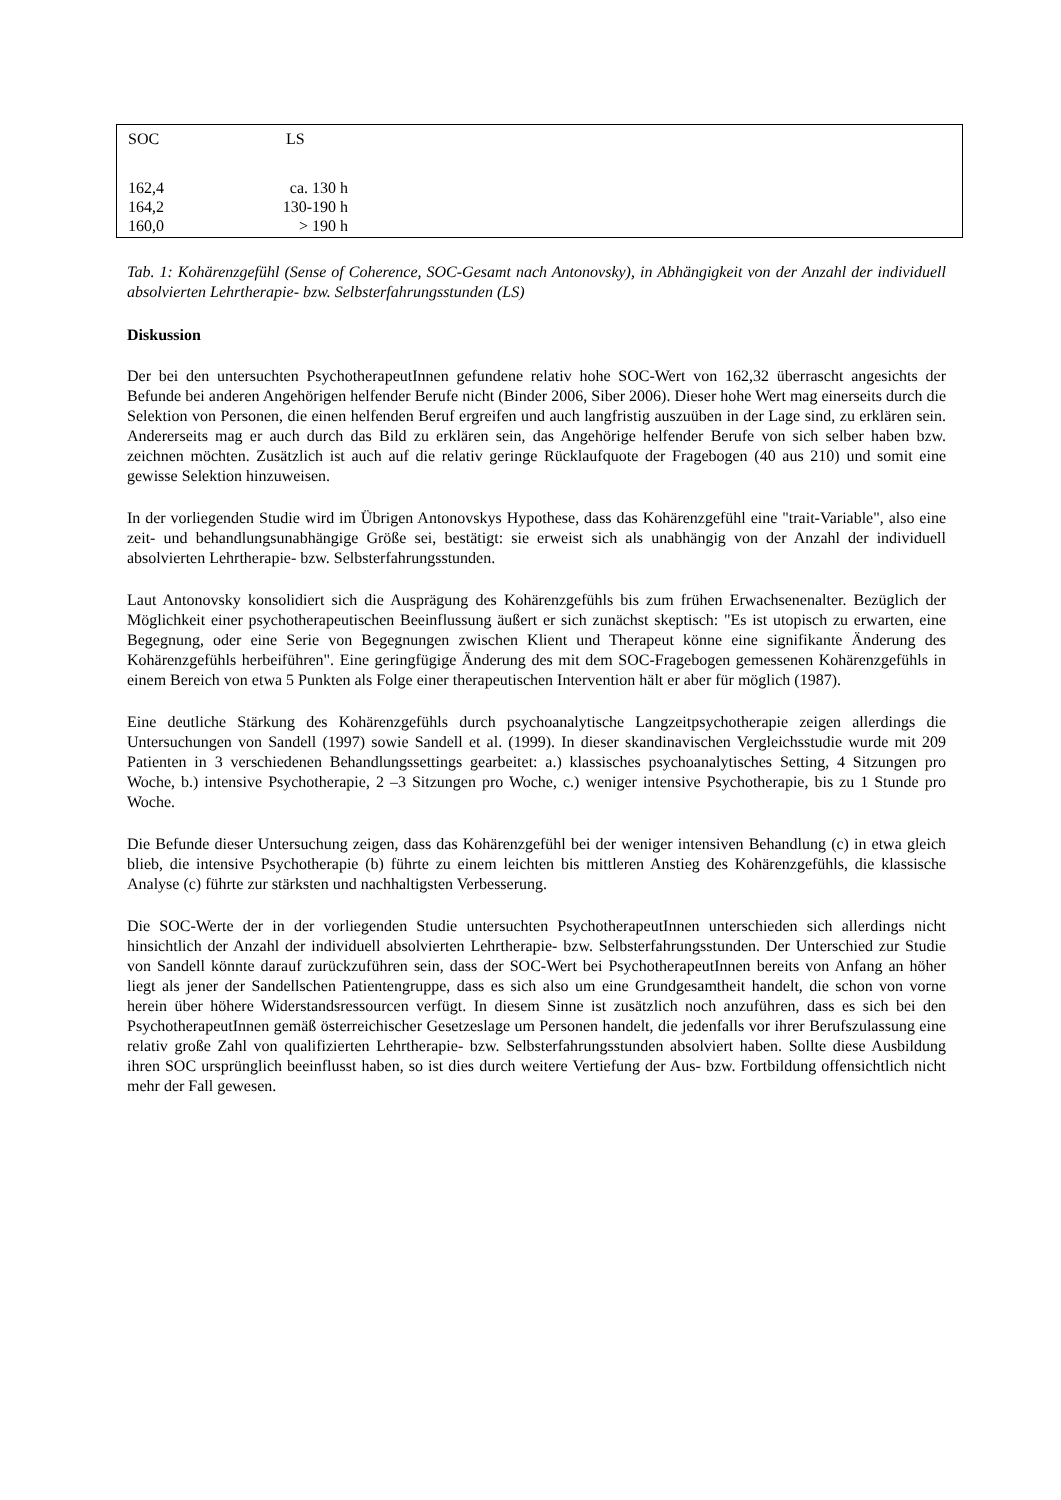| SOC | LS |
| --- | --- |
| 162,4 | ca. 130 h |
| 164,2 | 130-190 h |
| 160,0 | > 190 h |
Tab. 1: Kohärenzgefühl (Sense of Coherence, SOC-Gesamt nach Antonovsky), in Abhängigkeit von der Anzahl der individuell absolvierten Lehrtherapie- bzw. Selbsterfahrungsstunden (LS)
Diskussion
Der bei den untersuchten PsychotherapeutInnen gefundene relativ hohe SOC-Wert von 162,32 überrascht angesichts der Befunde bei anderen Angehörigen helfender Berufe nicht (Binder 2006, Siber 2006). Dieser hohe Wert mag einerseits durch die Selektion von Personen, die einen helfenden Beruf ergreifen und auch langfristig auszuüben in der Lage sind, zu erklären sein. Andererseits mag er auch durch das Bild zu erklären sein, das Angehörige helfender Berufe von sich selber haben bzw. zeichnen möchten. Zusätzlich ist auch auf die relativ geringe Rücklaufquote der Fragebogen (40 aus 210) und somit eine gewisse Selektion hinzuweisen.
In der vorliegenden Studie wird im Übrigen Antonovskys Hypothese, dass das Kohärenzgefühl eine "trait-Variable", also eine zeit- und behandlungsunabhängige Größe sei, bestätigt: sie erweist sich als unabhängig von der Anzahl der individuell absolvierten Lehrtherapie- bzw. Selbsterfahrungsstunden.
Laut Antonovsky konsolidiert sich die Ausprägung des Kohärenzgefühls bis zum frühen Erwachsenenalter. Bezüglich der Möglichkeit einer psychotherapeutischen Beeinflussung äußert er sich zunächst skeptisch: "Es ist utopisch zu erwarten, eine Begegnung, oder eine Serie von Begegnungen zwischen Klient und Therapeut könne eine signifikante Änderung des Kohärenzgefühls herbeiführen". Eine geringfügige Änderung des mit dem SOC-Fragebogen gemessenen Kohärenzgefühls in einem Bereich von etwa 5 Punkten als Folge einer therapeutischen Intervention hält er aber für möglich (1987).
Eine deutliche Stärkung des Kohärenzgefühls durch psychoanalytische Langzeitpsychotherapie zeigen allerdings die Untersuchungen von Sandell (1997) sowie Sandell et al. (1999). In dieser skandinavischen Vergleichsstudie wurde mit 209 Patienten in 3 verschiedenen Behandlungssettings gearbeitet: a.) klassisches psychoanalytisches Setting, 4 Sitzungen pro Woche, b.) intensive Psychotherapie, 2 –3 Sitzungen pro Woche, c.) weniger intensive Psychotherapie, bis zu 1 Stunde pro Woche.
Die Befunde dieser Untersuchung zeigen, dass das Kohärenzgefühl bei der weniger intensiven Behandlung (c) in etwa gleich blieb, die intensive Psychotherapie (b) führte zu einem leichten bis mittleren Anstieg des Kohärenzgefühls, die klassische Analyse (c) führte zur stärksten und nachhaltigsten Verbesserung.
Die SOC-Werte der in der vorliegenden Studie untersuchten PsychotherapeutInnen unterschieden sich allerdings nicht hinsichtlich der Anzahl der individuell absolvierten Lehrtherapie- bzw. Selbsterfahrungsstunden. Der Unterschied zur Studie von Sandell könnte darauf zurückzuführen sein, dass der SOC-Wert bei PsychotherapeutInnen bereits von Anfang an höher liegt als jener der Sandellschen Patientengruppe, dass es sich also um eine Grundgesamtheit handelt, die schon von vorne herein über höhere Widerstandsressourcen verfügt. In diesem Sinne ist zusätzlich noch anzuführen, dass es sich bei den PsychotherapeutInnen gemäß österreichischer Gesetzeslage um Personen handelt, die jedenfalls vor ihrer Berufszulassung eine relativ große Zahl von qualifizierten Lehrtherapie- bzw. Selbsterfahrungsstunden absolviert haben. Sollte diese Ausbildung ihren SOC ursprünglich beeinflusst haben, so ist dies durch weitere Vertiefung der Aus- bzw. Fortbildung offensichtlich nicht mehr der Fall gewesen.